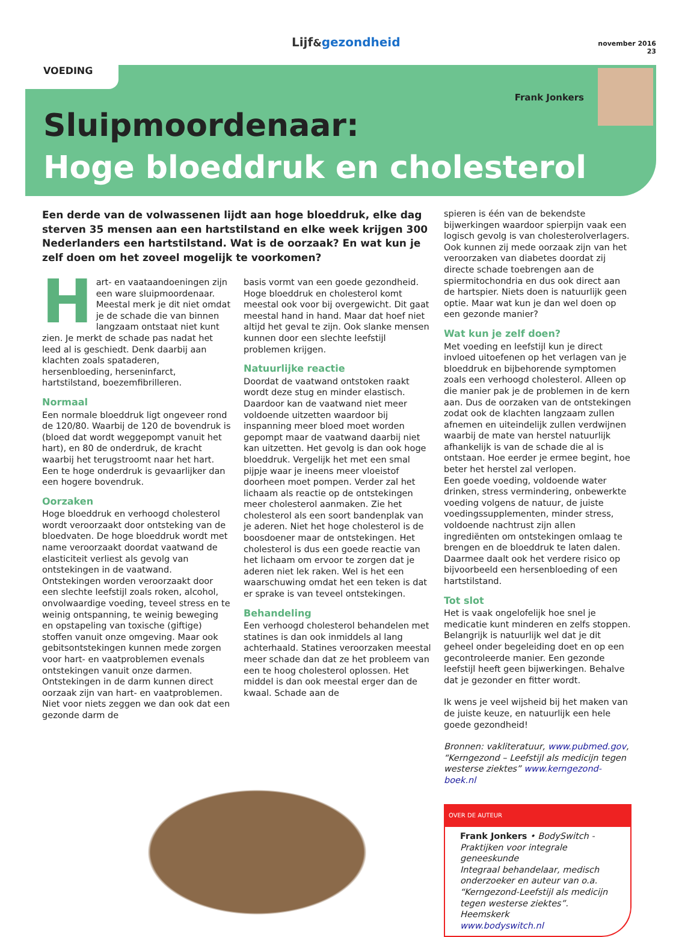Lijf&gezondheid
november 2016
23
VOEDING
Frank Jonkers
Sluipmoordenaar:
Hoge bloeddruk en cholesterol
Een derde van de volwassenen lijdt aan hoge bloeddruk, elke dag sterven 35 mensen aan een hartstilstand en elke week krijgen 300 Nederlanders een hartstilstand. Wat is de oorzaak? En wat kun je zelf doen om het zoveel mogelijk te voorkomen?
Hart- en vaataandoeningen zijn een ware sluipmoordenaar. Meestal merk je dit niet omdat je de schade die van binnen langzaam ontstaat niet kunt zien. Je merkt de schade pas nadat het leed al is geschiedt. Denk daarbij aan klachten zoals spataderen, hersenbloeding, herseninfarct, hartstilstand, boezemfibrilleren.
Normaal
Een normale bloeddruk ligt ongeveer rond de 120/80. Waarbij de 120 de bovendruk is (bloed dat wordt weggepompt vanuit het hart), en 80 de onderdruk, de kracht waarbij het terugstroomt naar het hart. Een te hoge onderdruk is gevaarlijker dan een hogere bovendruk.
Oorzaken
Hoge bloeddruk en verhoogd cholesterol wordt veroorzaakt door ontsteking van de bloedvaten. De hoge bloeddruk wordt met name veroorzaakt doordat vaatwand de elasticiteit verliest als gevolg van ontstekingen in de vaatwand. Ontstekingen worden veroorzaakt door een slechte leefstijl zoals roken, alcohol, onvolwaardige voeding, teveel stress en te weinig ontspanning, te weinig beweging en opstapeling van toxische (giftige) stoffen vanuit onze omgeving. Maar ook gebitsontstekingen kunnen mede zorgen voor hart- en vaatproblemen evenals ontstekingen vanuit onze darmen. Ontstekingen in de darm kunnen direct oorzaak zijn van hart- en vaatproblemen. Niet voor niets zeggen we dan ook dat een gezonde darm de
basis vormt van een goede gezondheid. Hoge bloeddruk en cholesterol komt meestal ook voor bij overgewicht. Dit gaat meestal hand in hand. Maar dat hoef niet altijd het geval te zijn. Ook slanke mensen kunnen door een slechte leefstijl problemen krijgen.
Natuurlijke reactie
Doordat de vaatwand ontstoken raakt wordt deze stug en minder elastisch. Daardoor kan de vaatwand niet meer voldoende uitzetten waardoor bij inspanning meer bloed moet worden gepompt maar de vaatwand daarbij niet kan uitzetten. Het gevolg is dan ook hoge bloeddruk. Vergelijk het met een smal pijpje waar je ineens meer vloeistof doorheen moet pompen. Verder zal het lichaam als reactie op de ontstekingen meer cholesterol aanmaken. Zie het cholesterol als een soort bandenplak van je aderen. Niet het hoge cholesterol is de boosdoener maar de ontstekingen. Het cholesterol is dus een goede reactie van het lichaam om ervoor te zorgen dat je aderen niet lek raken. Wel is het een waarschuwing omdat het een teken is dat er sprake is van teveel ontstekingen.
Behandeling
Een verhoogd cholesterol behandelen met statines is dan ook inmiddels al lang achterhaald. Statines veroorzaken meestal meer schade dan dat ze het probleem van een te hoog cholesterol oplossen. Het middel is dan ook meestal erger dan de kwaal. Schade aan de
spieren is één van de bekendste bijwerkingen waardoor spierpijn vaak een logisch gevolg is van cholesterolverlagers. Ook kunnen zij mede oorzaak zijn van het veroorzaken van diabetes doordat zij directe schade toebrengen aan de spiermitochondria en dus ook direct aan de hartspier. Niets doen is natuurlijk geen optie. Maar wat kun je dan wel doen op een gezonde manier?
Wat kun je zelf doen?
Met voeding en leefstijl kun je direct invloed uitoefenen op het verlagen van je bloeddruk en bijbehorende symptomen zoals een verhoogd cholesterol. Alleen op die manier pak je de problemen in de kern aan. Dus de oorzaken van de ontstekingen zodat ook de klachten langzaam zullen afnemen en uiteindelijk zullen verdwijnen waarbij de mate van herstel natuurlijk afhankelijk is van de schade die al is ontstaan. Hoe eerder je ermee begint, hoe beter het herstel zal verlopen.
Een goede voeding, voldoende water drinken, stress vermindering, onbewerkte voeding volgens de natuur, de juiste voedingssupplementen, minder stress, voldoende nachtrust zijn allen ingrediënten om ontstekingen omlaag te brengen en de bloeddruk te laten dalen. Daarmee daalt ook het verdere risico op bijvoorbeeld een hersenbloeding of een hartstilstand.
Tot slot
Het is vaak ongelofelijk hoe snel je medicatie kunt minderen en zelfs stoppen. Belangrijk is natuurlijk wel dat je dit geheel onder begeleiding doet en op een gecontroleerde manier. Een gezonde leefstijl heeft geen bijwerkingen. Behalve dat je gezonder en fitter wordt.
Ik wens je veel wijsheid bij het maken van de juiste keuze, en natuurlijk een hele goede gezondheid!
Bronnen: vakliteratuur, www.pubmed.gov, “Kerngezond – Leefstijl als medicijn tegen westerse ziektes” www.kerngezond-boek.nl
OVER DE AUTEUR
Frank Jonkers • BodySwitch - Praktijken voor integrale geneeskunde
Integraal behandelaar, medisch onderzoeker en auteur van o.a. “Kerngezond-Leefstijl als medicijn tegen westerse ziektes”.
Heemskerk
www.bodyswitch.nl